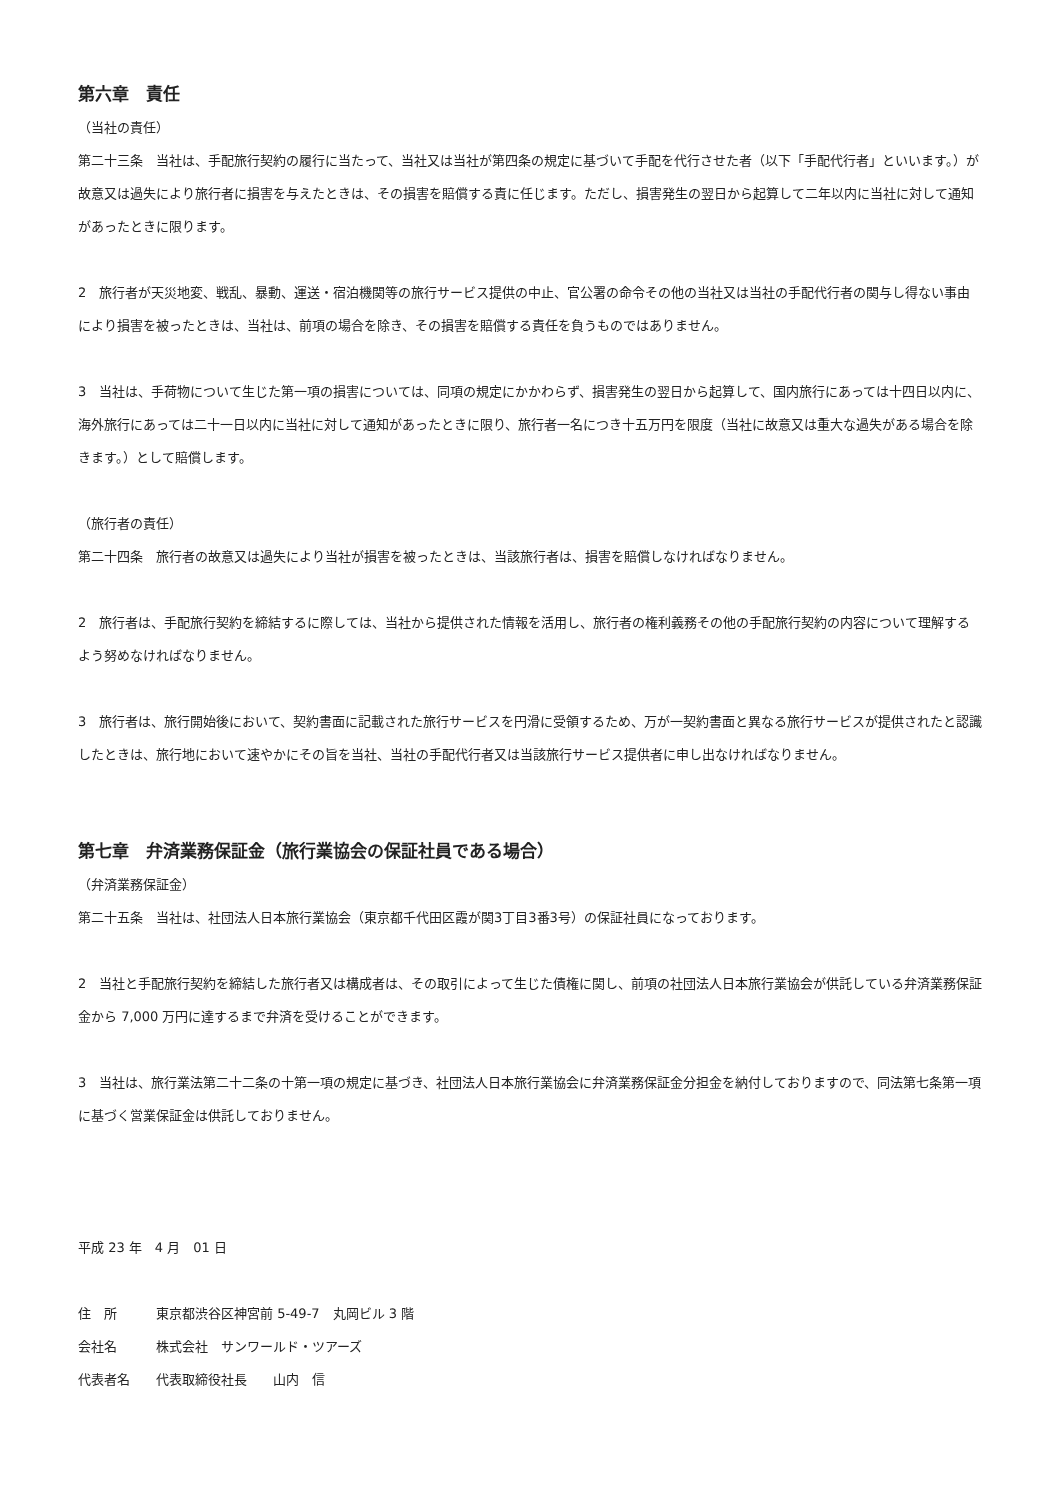第六章　責任
（当社の責任）
第二十三条　当社は、手配旅行契約の履行に当たって、当社又は当社が第四条の規定に基づいて手配を代行させた者（以下「手配代行者」といいます。）が故意又は過失により旅行者に損害を与えたときは、その損害を賠償する責に任じます。ただし、損害発生の翌日から起算して二年以内に当社に対して通知があったときに限ります。
2　旅行者が天災地変、戦乱、暴動、運送・宿泊機関等の旅行サービス提供の中止、官公署の命令その他の当社又は当社の手配代行者の関与し得ない事由により損害を被ったときは、当社は、前項の場合を除き、その損害を賠償する責任を負うものではありません。
3　当社は、手荷物について生じた第一項の損害については、同項の規定にかかわらず、損害発生の翌日から起算して、国内旅行にあっては十四日以内に、海外旅行にあっては二十一日以内に当社に対して通知があったときに限り、旅行者一名につき十五万円を限度（当社に故意又は重大な過失がある場合を除きます。）として賠償します。
（旅行者の責任）
第二十四条　旅行者の故意又は過失により当社が損害を被ったときは、当該旅行者は、損害を賠償しなければなりません。
2　旅行者は、手配旅行契約を締結するに際しては、当社から提供された情報を活用し、旅行者の権利義務その他の手配旅行契約の内容について理解するよう努めなければなりません。
3　旅行者は、旅行開始後において、契約書面に記載された旅行サービスを円滑に受領するため、万が一契約書面と異なる旅行サービスが提供されたと認識したときは、旅行地において速やかにその旨を当社、当社の手配代行者又は当該旅行サービス提供者に申し出なければなりません。
第七章　弁済業務保証金（旅行業協会の保証社員である場合）
（弁済業務保証金）
第二十五条　当社は、社団法人日本旅行業協会（東京都千代田区霞が関3丁目3番3号）の保証社員になっております。
2　当社と手配旅行契約を締結した旅行者又は構成者は、その取引によって生じた債権に関し、前項の社団法人日本旅行業協会が供託している弁済業務保証金から 7,000 万円に達するまで弁済を受けることができます。
3　当社は、旅行業法第二十二条の十第一項の規定に基づき、社団法人日本旅行業協会に弁済業務保証金分担金を納付しておりますので、同法第七条第一項に基づく営業保証金は供託しておりません。
平成 23 年　4 月　01 日
住　所　　　東京都渋谷区神宮前 5-49-7　丸岡ビル 3 階
会社名　　　株式会社　サンワールド・ツアーズ
代表者名　　代表取締役社長　　山内　信